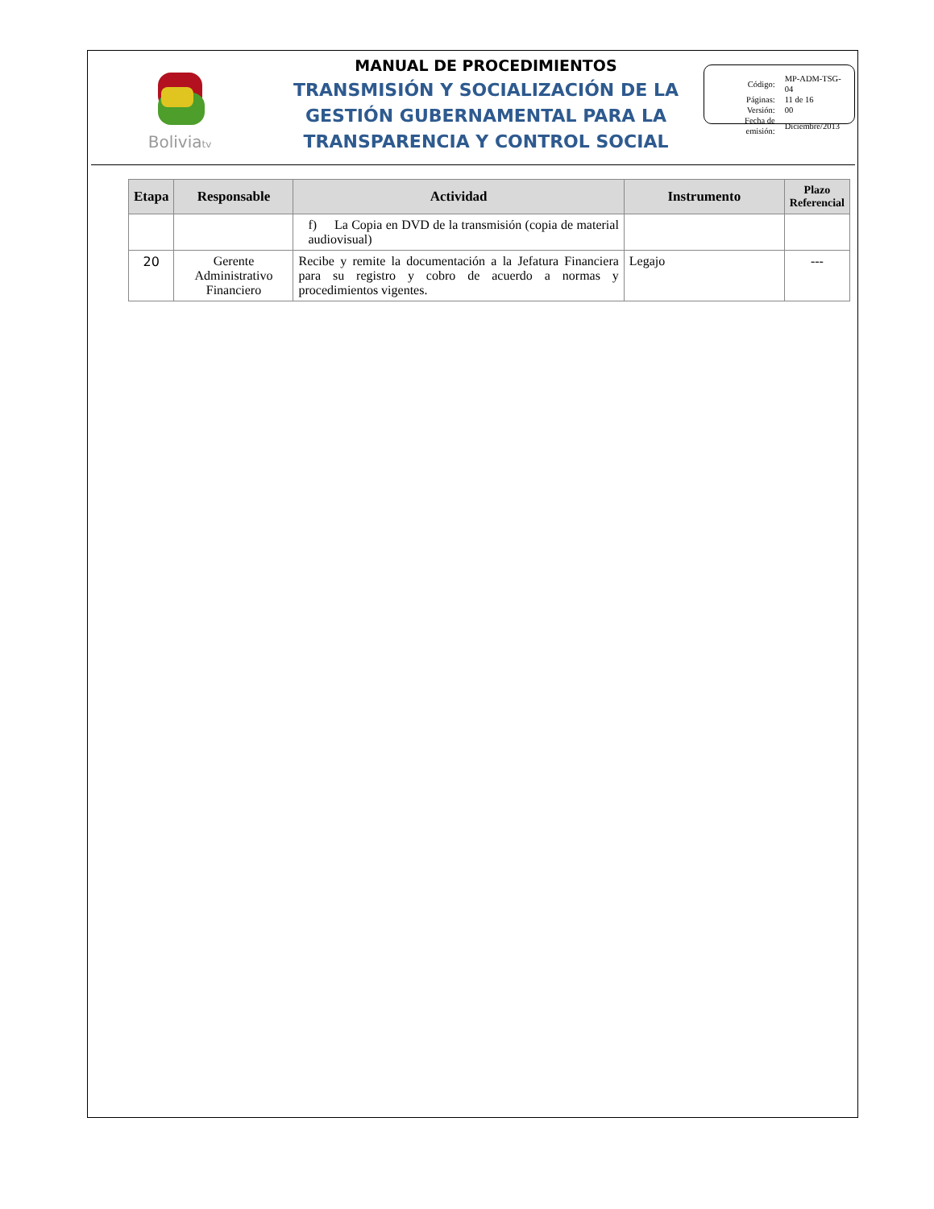Boliviatv
MANUAL DE PROCEDIMIENTOS
TRANSMISIÓN Y SOCIALIZACIÓN DE LA
GESTIÓN GUBERNAMENTAL PARA LA
TRANSPARENCIA Y CONTROL SOCIAL
| Código: | MP-ADM-TSG-04 |
| Páginas: | 11 de 16 |
| Versión: | 00 |
| Fecha de emisión: | Diciembre/2013 |
| Etapa | Responsable | Actividad | Instrumento | Plazo Referencial |
| --- | --- | --- | --- | --- |
| | | f) La Copia en DVD de la transmisión (copia de material audiovisual) | | |
| 20 | Gerente Administrativo Financiero | Recibe y remite la documentación a la Jefatura Financiera para su registro y cobro de acuerdo a normas y procedimientos vigentes. | Legajo | --- |